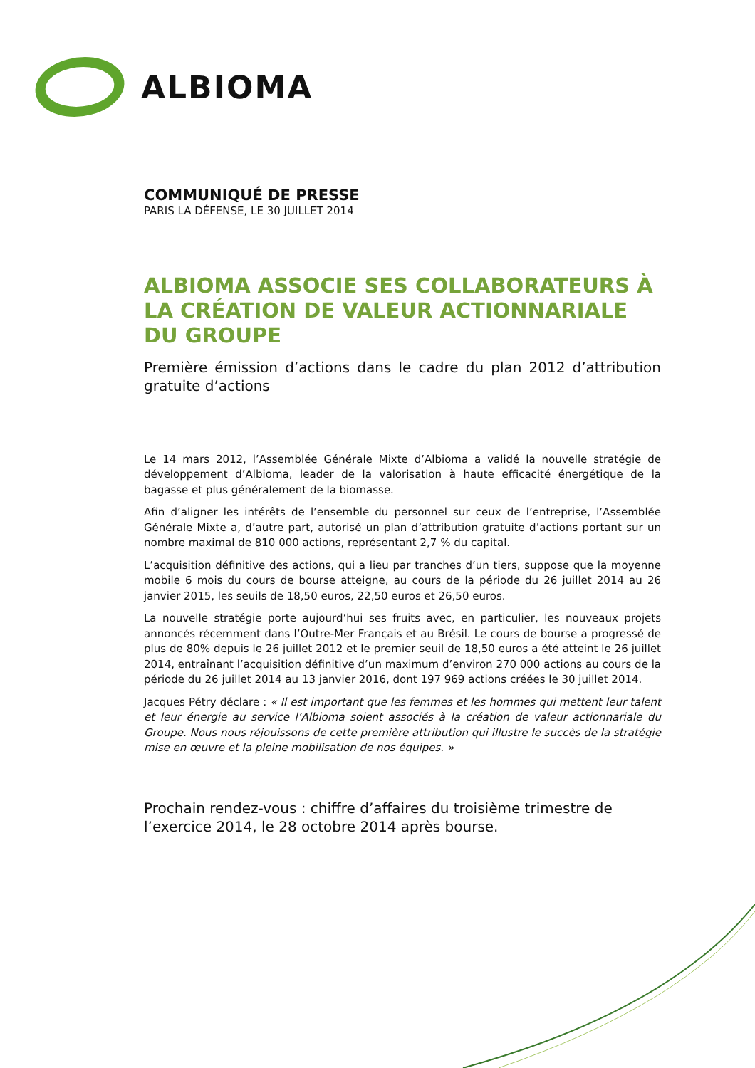ALBIOMA
COMMUNIQUÉ DE PRESSE
PARIS LA DÉFENSE, LE 30 JUILLET 2014
ALBIOMA ASSOCIE SES COLLABORATEURS À LA CRÉATION DE VALEUR ACTIONNARIALE DU GROUPE
Première émission d’actions dans le cadre du plan 2012 d’attribution gratuite d’actions
Le 14 mars 2012, l’Assemblée Générale Mixte d’Albioma a validé la nouvelle stratégie de développement d’Albioma, leader de la valorisation à haute efficacité énergétique de la bagasse et plus généralement de la biomasse.
Afin d’aligner les intérêts de l’ensemble du personnel sur ceux de l’entreprise, l’Assemblée Générale Mixte a, d’autre part, autorisé un plan d’attribution gratuite d’actions portant sur un nombre maximal de 810 000 actions, représentant 2,7 % du capital.
L’acquisition définitive des actions, qui a lieu par tranches d’un tiers, suppose que la moyenne mobile 6 mois du cours de bourse atteigne, au cours de la période du 26 juillet 2014 au 26 janvier 2015, les seuils de 18,50 euros, 22,50 euros et 26,50 euros.
La nouvelle stratégie porte aujourd’hui ses fruits avec, en particulier, les nouveaux projets annoncés récemment dans l’Outre-Mer Français et au Brésil. Le cours de bourse a progressé de plus de 80% depuis le 26 juillet 2012 et le premier seuil de 18,50 euros a été atteint le 26 juillet 2014, entraînant l’acquisition définitive d’un maximum d’environ 270 000 actions au cours de la période du 26 juillet 2014 au 13 janvier 2016, dont 197 969 actions créées le 30 juillet 2014.
Jacques Pétry déclare : « Il est important que les femmes et les hommes qui mettent leur talent et leur énergie au service l’Albioma soient associés à la création de valeur actionnariale du Groupe. Nous nous réjouissons de cette première attribution qui illustre le succès de la stratégie mise en œuvre et la pleine mobilisation de nos équipes. »
Prochain rendez-vous : chiffre d’affaires du troisième trimestre de l’exercice 2014, le 28 octobre 2014 après bourse.